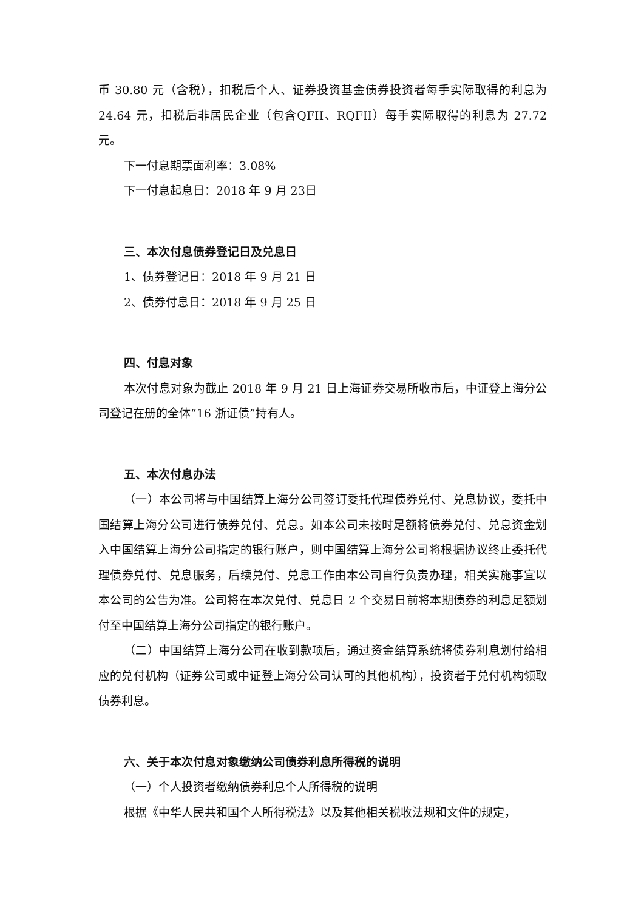币 30.80 元（含税），扣税后个人、证券投资基金债券投资者每手实际取得的利息为 24.64 元，扣税后非居民企业（包含QFII、RQFII）每手实际取得的利息为 27.72 元。
下一付息期票面利率：3.08%
下一付息起息日：2018 年 9 月 23日
三、本次付息债券登记日及兑息日
1、债券登记日：2018 年 9 月 21 日
2、债券付息日：2018 年 9 月 25 日
四、付息对象
本次付息对象为截止 2018 年 9 月 21 日上海证券交易所收市后，中证登上海分公司登记在册的全体“16 浙证债”持有人。
五、本次付息办法
（一）本公司将与中国结算上海分公司签订委托代理债券兑付、兑息协议，委托中国结算上海分公司进行债券兑付、兑息。如本公司未按时足额将债券兑付、兑息资金划入中国结算上海分公司指定的银行账户，则中国结算上海分公司将根据协议终止委托代理债券兑付、兑息服务，后续兑付、兑息工作由本公司自行负责办理，相关实施事宜以本公司的公告为准。公司将在本次兑付、兑息日 2 个交易日前将本期债券的利息足额划付至中国结算上海分公司指定的银行账户。
（二）中国结算上海分公司在收到款项后，通过资金结算系统将债券利息划付给相应的兑付机构（证券公司或中证登上海分公司认可的其他机构），投资者于兑付机构领取债券利息。
六、关于本次付息对象缴纳公司债券利息所得税的说明
（一）个人投资者缴纳债券利息个人所得税的说明
根据《中华人民共和国个人所得税法》以及其他相关税收法规和文件的规定，